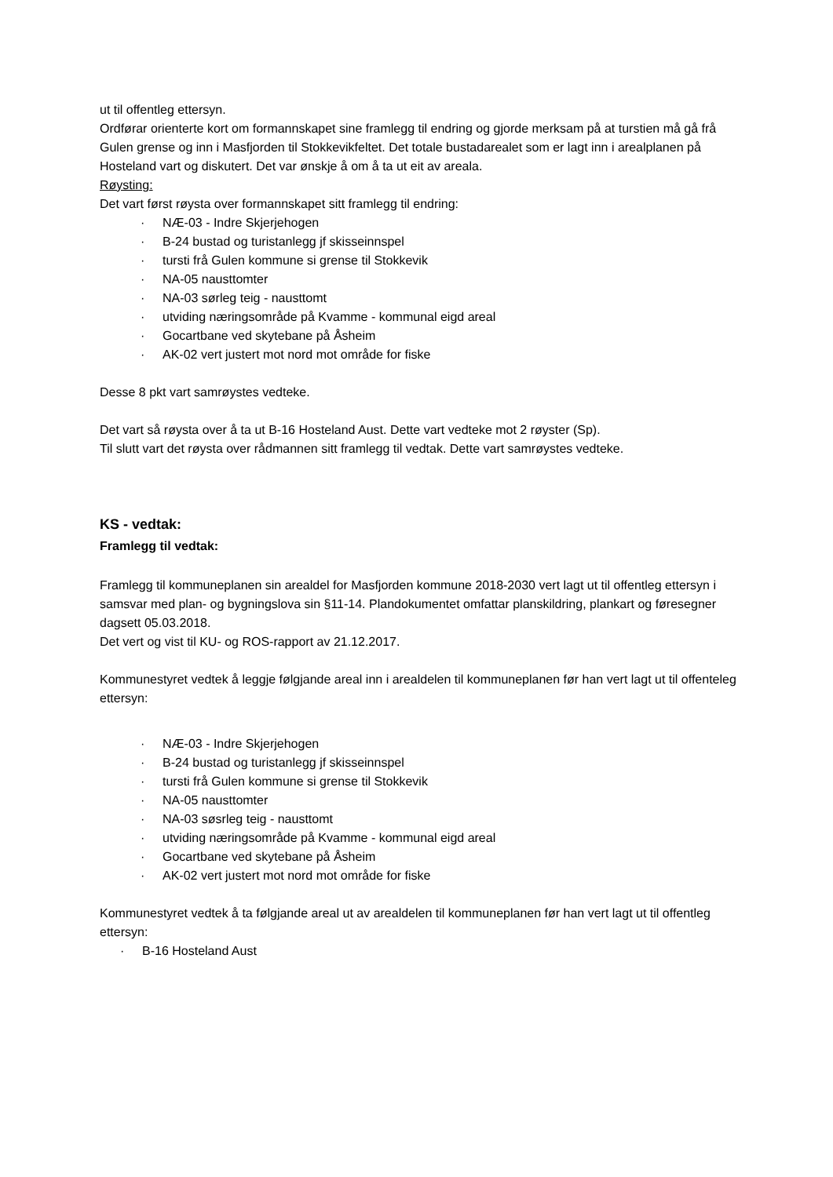ut til offentleg ettersyn.
Ordførar orienterte kort om formannskapet sine framlegg til endring og gjorde merksam på at turstien må gå frå Gulen grense og inn i Masfjorden til Stokkevikfeltet. Det totale bustadarealet som er lagt inn i arealplanen på Hosteland vart og diskutert. Det var ønskje å om å ta ut eit av areala.
Røysting:
Det vart først røysta over formannskapet sitt framlegg til endring:
· NÆ-03 - Indre Skjerjehogen
· B-24 bustad og turistanlegg jf skisseinnspel
· tursti frå Gulen kommune si grense til Stokkevik
· NA-05 nausttomter
· NA-03 sørleg teig - nausttomt
· utviding næringsområde på Kvamme - kommunal eigd areal
· Gocartbane ved skytebane på Åsheim
· AK-02 vert justert mot nord mot område for fiske
Desse 8 pkt vart samrøystes vedteke.
Det vart så røysta over å ta ut B-16 Hosteland Aust. Dette vart vedteke mot 2 røyster (Sp).
Til slutt vart det røysta over rådmannen sitt framlegg til vedtak. Dette vart samrøystes vedteke.
KS - vedtak:
Framlegg til vedtak:
Framlegg til kommuneplanen sin arealdel for Masfjorden kommune 2018-2030 vert lagt ut til offentleg ettersyn i samsvar med plan- og bygningslova sin §11-14. Plandokumentet omfattar planskildring, plankart og føresegner dagsett 05.03.2018.
Det vert og vist til KU- og ROS-rapport av 21.12.2017.
Kommunestyret vedtek å leggje følgjande areal inn i arealdelen til kommuneplanen før han vert lagt ut til offenteleg ettersyn:
· NÆ-03 - Indre Skjerjehogen
· B-24 bustad og turistanlegg jf skisseinnspel
· tursti frå Gulen kommune si grense til Stokkevik
· NA-05 nausttomter
· NA-03 søsrleg teig - nausttomt
· utviding næringsområde på Kvamme - kommunal eigd areal
· Gocartbane ved skytebane på Åsheim
· AK-02 vert justert mot nord mot område for fiske
Kommunestyret vedtek å ta følgjande areal ut av arealdelen til kommuneplanen før han vert lagt ut til offentleg ettersyn:
· B-16 Hosteland Aust